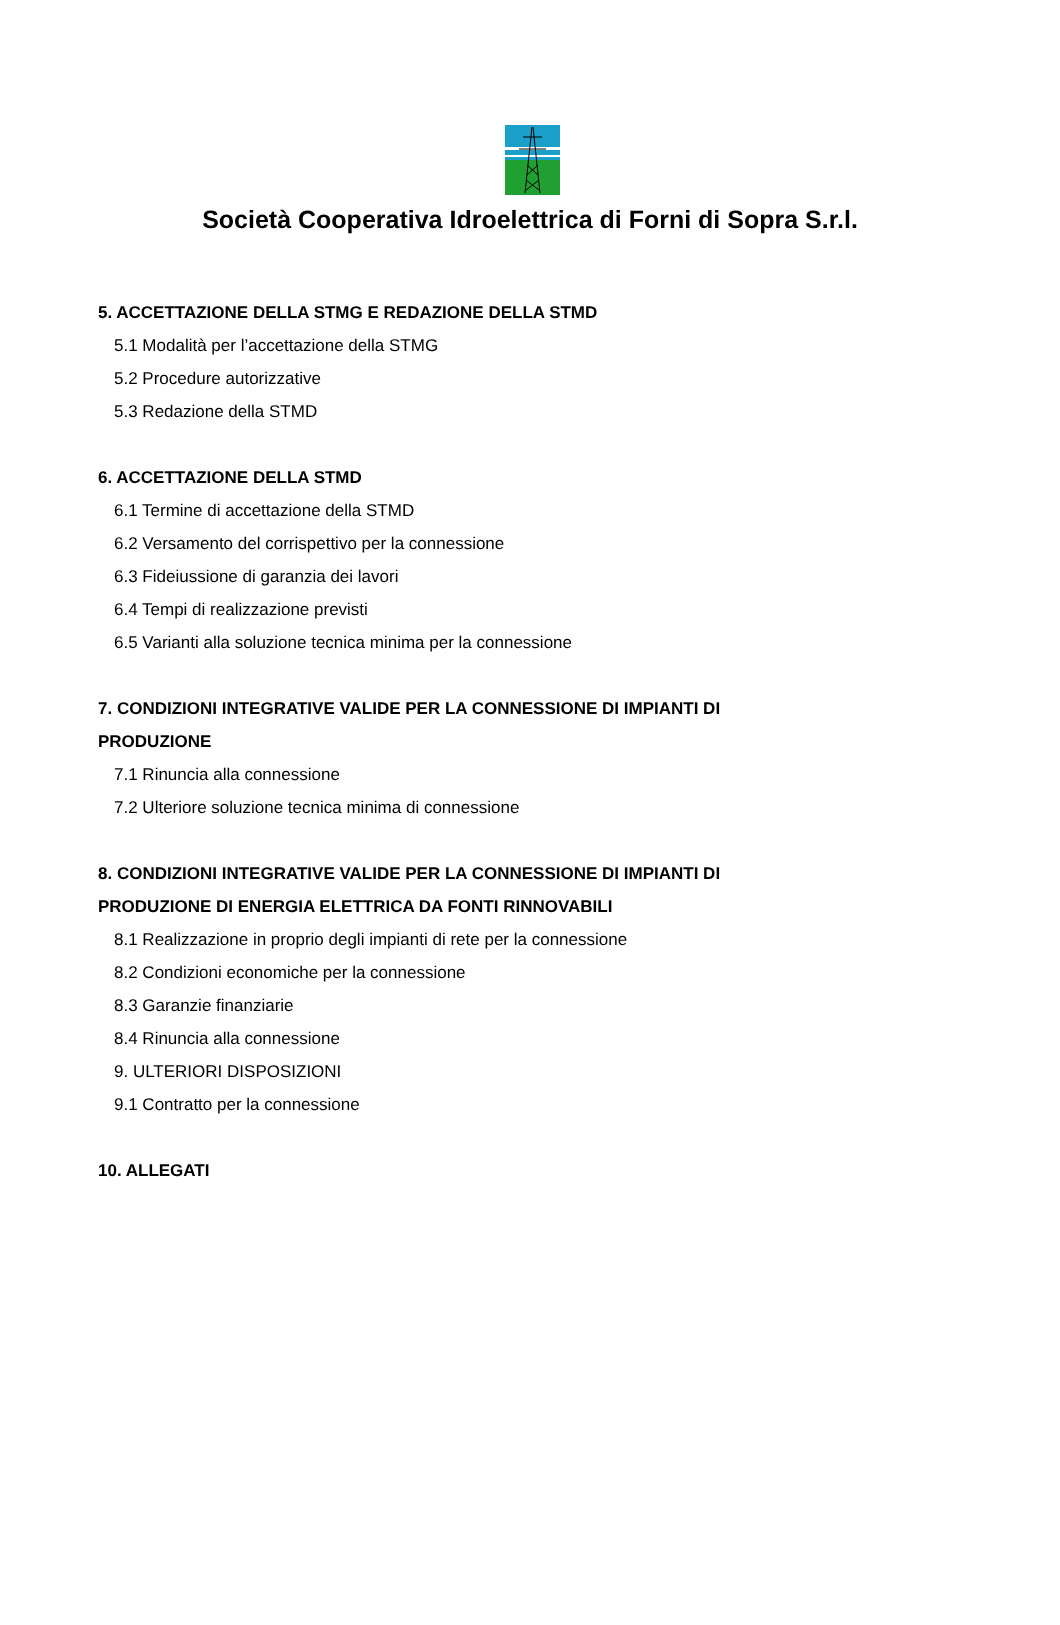Società Cooperativa Idroelettrica di Forni di Sopra S.r.l.
5. ACCETTAZIONE DELLA STMG E REDAZIONE DELLA STMD
5.1 Modalità per l’accettazione della STMG
5.2 Procedure autorizzative
5.3 Redazione della STMD
6. ACCETTAZIONE DELLA STMD
6.1 Termine di accettazione della STMD
6.2 Versamento del corrispettivo per la connessione
6.3 Fideiussione di garanzia dei lavori
6.4 Tempi di realizzazione previsti
6.5 Varianti alla soluzione tecnica minima per la connessione
7. CONDIZIONI INTEGRATIVE VALIDE PER LA CONNESSIONE DI IMPIANTI DI
PRODUZIONE
7.1 Rinuncia alla connessione
7.2 Ulteriore soluzione tecnica minima di connessione
8. CONDIZIONI INTEGRATIVE VALIDE PER LA CONNESSIONE DI IMPIANTI DI
PRODUZIONE DI ENERGIA ELETTRICA DA FONTI RINNOVABILI
8.1 Realizzazione in proprio degli impianti di rete per la connessione
8.2 Condizioni economiche per la connessione
8.3 Garanzie finanziarie
8.4 Rinuncia alla connessione
9. ULTERIORI DISPOSIZIONI
9.1 Contratto per la connessione
10. ALLEGATI